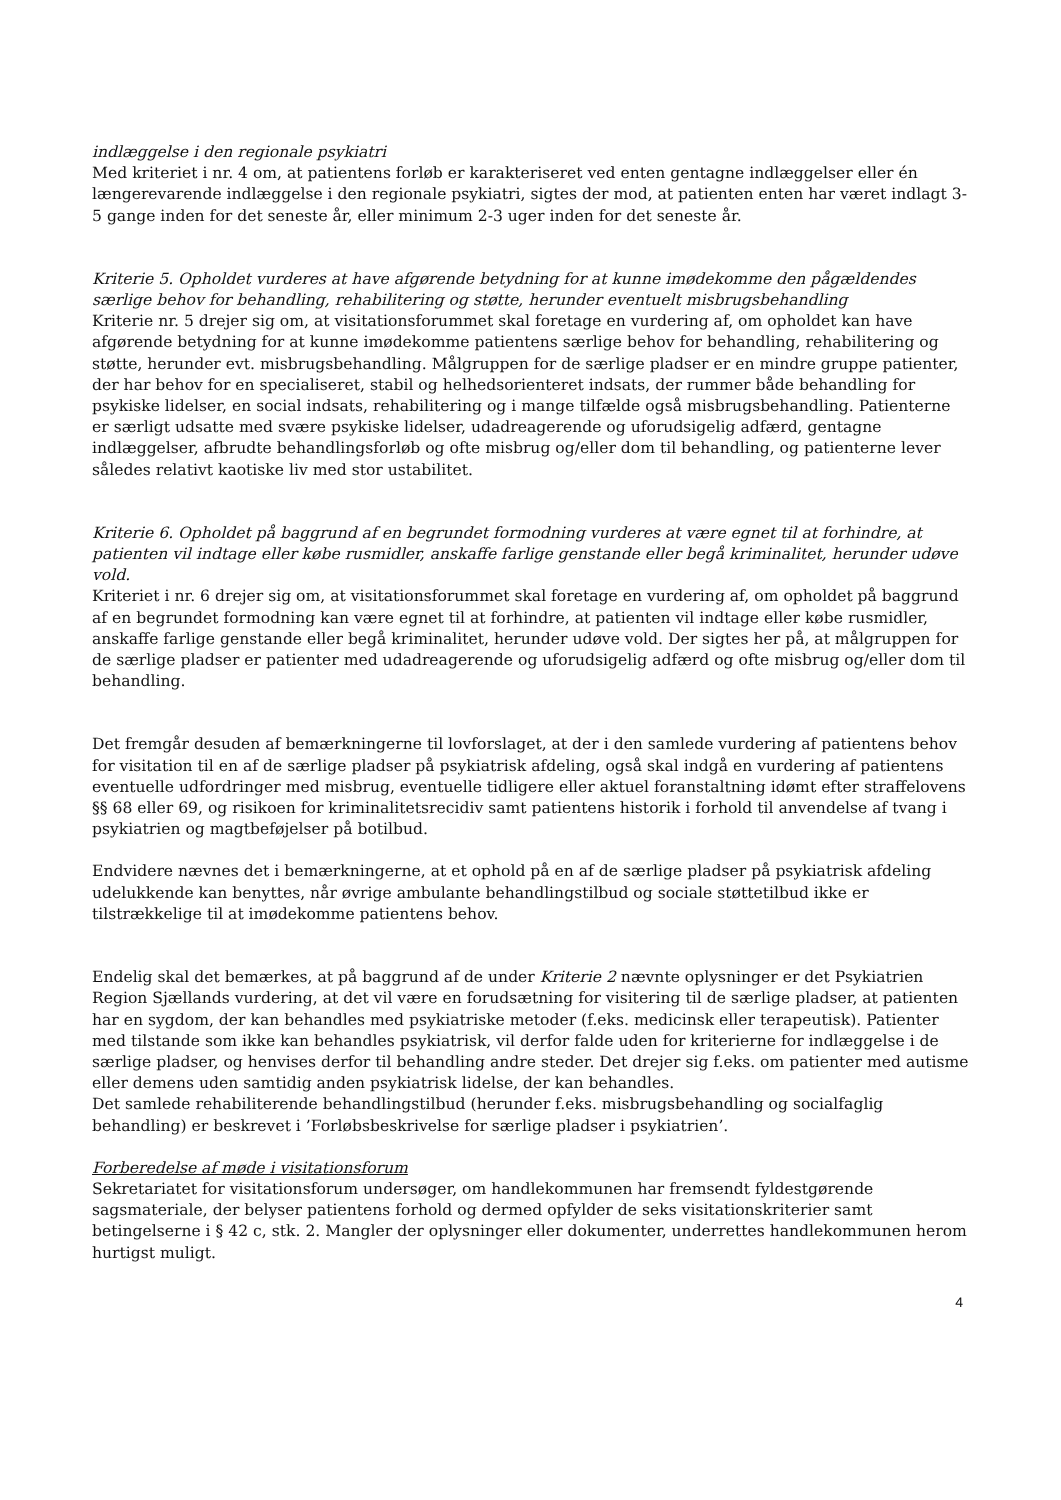indlæggelse i den regionale psykiatri
Med kriteriet i nr. 4 om, at patientens forløb er karakteriseret ved enten gentagne indlæggelser eller én længerevarende indlæggelse i den regionale psykiatri, sigtes der mod, at patienten enten har været indlagt 3-5 gange inden for det seneste år, eller minimum 2-3 uger inden for det seneste år.
Kriterie 5. Opholdet vurderes at have afgørende betydning for at kunne imødekomme den pågældendes særlige behov for behandling, rehabilitering og støtte, herunder eventuelt misbrugsbehandling
Kriterie nr. 5 drejer sig om, at visitationsforummet skal foretage en vurdering af, om opholdet kan have afgørende betydning for at kunne imødekomme patientens særlige behov for behandling, rehabilitering og støtte, herunder evt. misbrugsbehandling. Målgruppen for de særlige pladser er en mindre gruppe patienter, der har behov for en specialiseret, stabil og helhedsorienteret indsats, der rummer både behandling for psykiske lidelser, en social indsats, rehabilitering og i mange tilfælde også misbrugsbehandling. Patienterne er særligt udsatte med svære psykiske lidelser, udadreagerende og uforudsigelig adfærd, gentagne indlæggelser, afbrudte behandlingsforløb og ofte misbrug og/eller dom til behandling, og patienterne lever således relativt kaotiske liv med stor ustabilitet.
Kriterie 6. Opholdet på baggrund af en begrundet formodning vurderes at være egnet til at forhindre, at patienten vil indtage eller købe rusmidler, anskaffe farlige genstande eller begå kriminalitet, herunder udøve vold.
Kriteriet i nr. 6 drejer sig om, at visitationsforummet skal foretage en vurdering af, om opholdet på baggrund af en begrundet formodning kan være egnet til at forhindre, at patienten vil indtage eller købe rusmidler, anskaffe farlige genstande eller begå kriminalitet, herunder udøve vold. Der sigtes her på, at målgruppen for de særlige pladser er patienter med udadreagerende og uforudsigelig adfærd og ofte misbrug og/eller dom til behandling.
Det fremgår desuden af bemærkningerne til lovforslaget, at der i den samlede vurdering af patientens behov for visitation til en af de særlige pladser på psykiatrisk afdeling, også skal indgå en vurdering af patientens eventuelle udfordringer med misbrug, eventuelle tidligere eller aktuel foranstaltning idømt efter straffelovens §§ 68 eller 69, og risikoen for kriminalitetsrecidiv samt patientens historik i forhold til anvendelse af tvang i psykiatrien og magtbeføjelser på botilbud.
Endvidere nævnes det i bemærkningerne, at et ophold på en af de særlige pladser på psykiatrisk afdeling udelukkende kan benyttes, når øvrige ambulante behandlingstilbud og sociale støttetilbud ikke er tilstrækkelige til at imødekomme patientens behov.
Endelig skal det bemærkes, at på baggrund af de under Kriterie 2 nævnte oplysninger er det Psykiatrien Region Sjællands vurdering, at det vil være en forudsætning for visitering til de særlige pladser, at patienten har en sygdom, der kan behandles med psykiatriske metoder (f.eks. medicinsk eller terapeutisk). Patienter med tilstande som ikke kan behandles psykiatrisk, vil derfor falde uden for kriterierne for indlæggelse i de særlige pladser, og henvises derfor til behandling andre steder. Det drejer sig f.eks. om patienter med autisme eller demens uden samtidig anden psykiatrisk lidelse, der kan behandles.
Det samlede rehabiliterende behandlingstilbud (herunder f.eks. misbrugsbehandling og socialfaglig behandling) er beskrevet i ’Forløbsbeskrivelse for særlige pladser i psykiatrien’.
Forberedelse af møde i visitationsforum
Sekretariatet for visitationsforum undersøger, om handlekommunen har fremsendt fyldestgørende sagsmateriale, der belyser patientens forhold og dermed opfylder de seks visitationskriterier samt betingelserne i § 42 c, stk. 2. Mangler der oplysninger eller dokumenter, underrettes handlekommunen herom hurtigst muligt.
4